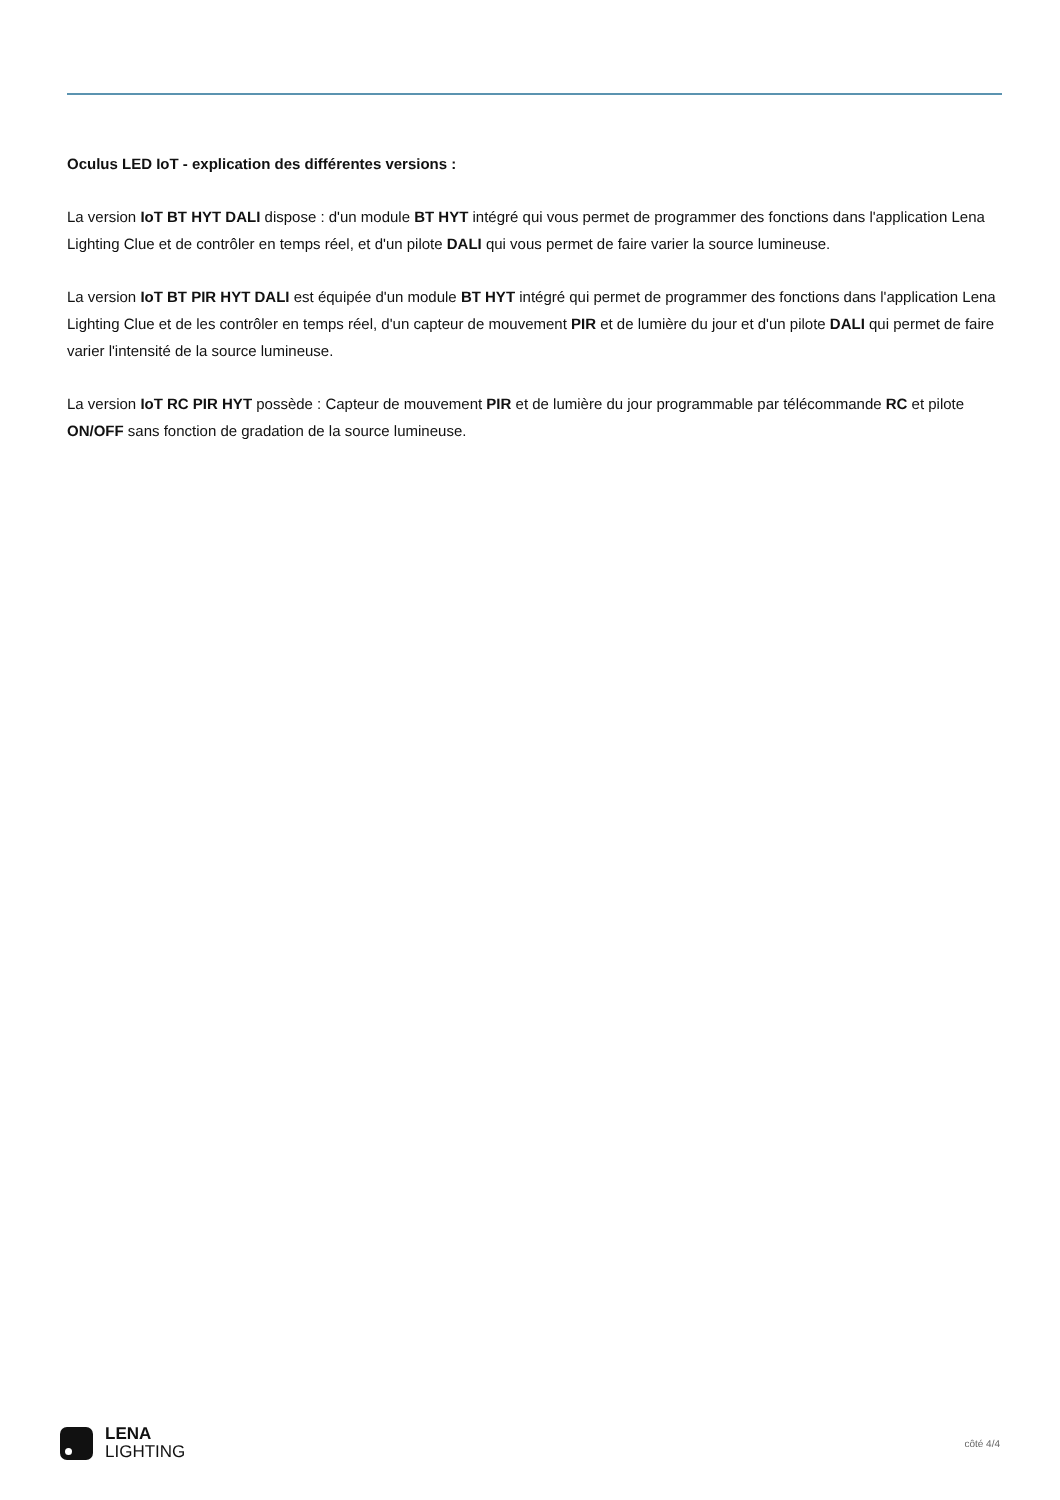Oculus LED IoT - explication des différentes versions :
La version IoT BT HYT DALI dispose : d'un module BT HYT intégré qui vous permet de programmer des fonctions dans l'application Lena Lighting Clue et de contrôler en temps réel, et d'un pilote DALI qui vous permet de faire varier la source lumineuse.
La version IoT BT PIR HYT DALI est équipée d'un module BT HYT intégré qui permet de programmer des fonctions dans l'application Lena Lighting Clue et de les contrôler en temps réel, d'un capteur de mouvement PIR et de lumière du jour et d'un pilote DALI qui permet de faire varier l'intensité de la source lumineuse.
La version IoT RC PIR HYT possède : Capteur de mouvement PIR et de lumière du jour programmable par télécommande RC et pilote ON/OFF sans fonction de gradation de la source lumineuse.
LENA
LIGHTING
côté 4/4